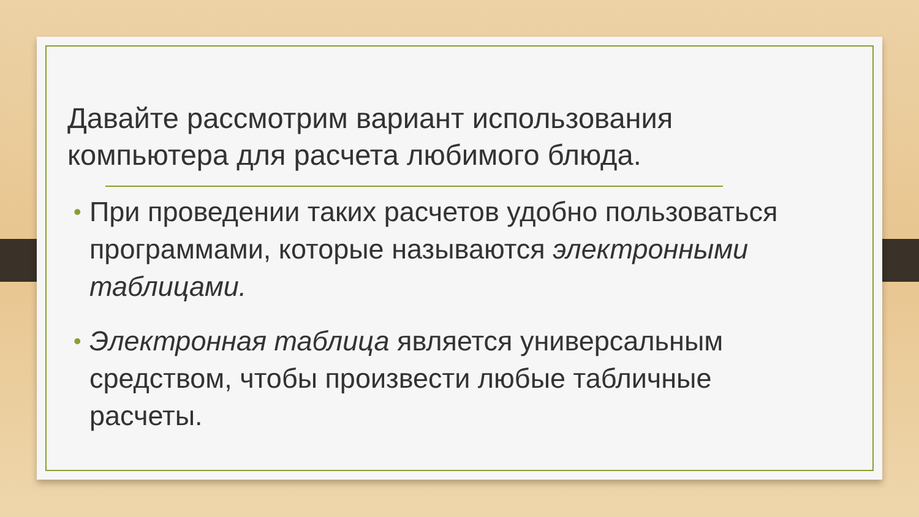Давайте рассмотрим вариант использования компьютера для расчета любимого блюда.
• При проведении таких расчетов удобно пользоваться программами, которые называются электронными таблицами.
• Электронная таблица является универсальным средством, чтобы произвести любые табличные расчеты.